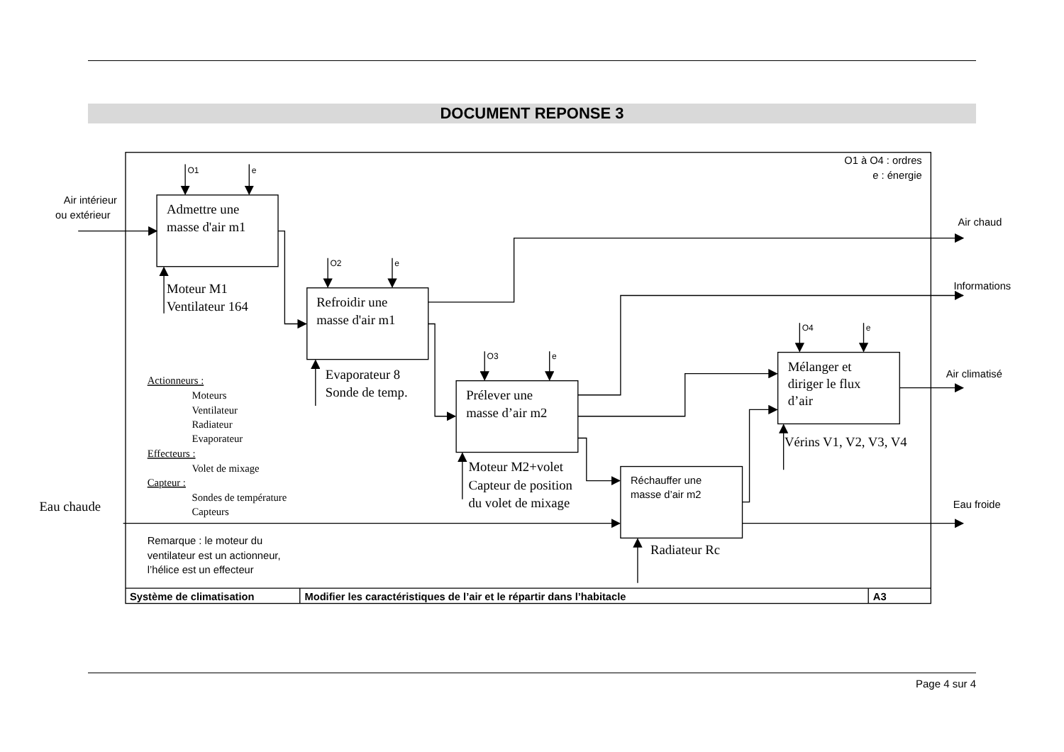DOCUMENT REPONSE 3
O1 à O4 : ordres
e : énergie
Air intérieur
ou extérieur
O1
e
Air chaud
Informations
Air climatisé
Eau froide
O2
e
O3
e
O4
e
Réchauffer une
masse d’air m2
Remarque : le moteur du
ventilateur est un actionneur,
l’hélice est un effecteur
Système de climatisation
Modifier les caractéristiques de l’air et le répartir dans l’habitacle
A3
Admettre une
masse d'air m1
Moteur M1
Ventilateur 164
Refroidir une
masse d'air m1
Evaporateur 8
Sonde de temp.
Prélever une
masse d’air m2
Moteur M2+volet
Capteur de position
du volet de mixage
Mélanger et
diriger le flux
d’air
Vérins V1, V2, V3, V4
Radiateur Rc
Eau chaude
Actionneurs :
Moteurs
Ventilateur
Radiateur
Evaporateur
Effecteurs :
Volet de mixage
Capteur :
Sondes de température
Capteurs
Page 4 sur 4